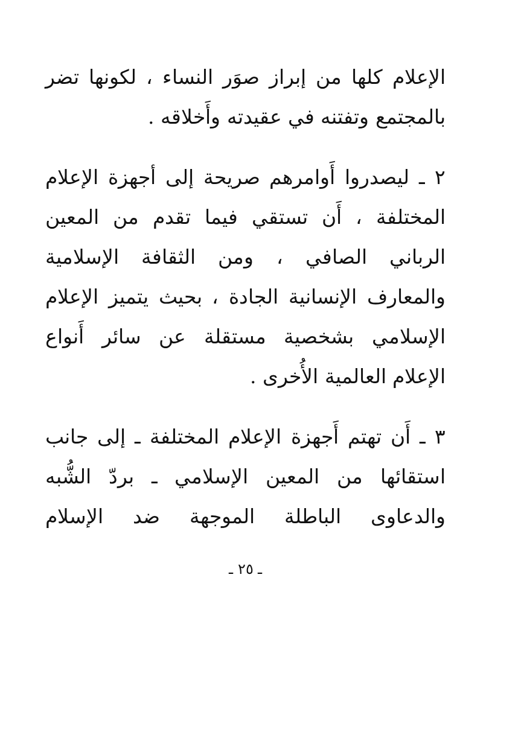الإعلام كلها من إبراز صوَر النساء ، لكونها تضر بالمجتمع وتفتنه في عقيدته وأَخلاقه .
٢ ـ ليصدروا أَوامرهم صريحة إلى أجهزة الإعلام المختلفة ، أَن تستقي فيما تقدم من المعين الرباني الصافي ، ومن الثقافة الإسلامية والمعارف الإنسانية الجادة ، بحيث يتميز الإعلام الإسلامي بشخصية مستقلة عن سائر أَنواع الإعلام العالمية الأُخرى .
٣ ـ أَن تهتم أَجهزة الإعلام المختلفة ـ إلى جانب استقائها من المعين الإسلامي ـ بردّ الشُّبه والدعاوى الباطلة الموجهة ضد الإسلام
ـ ٢٥ ـ